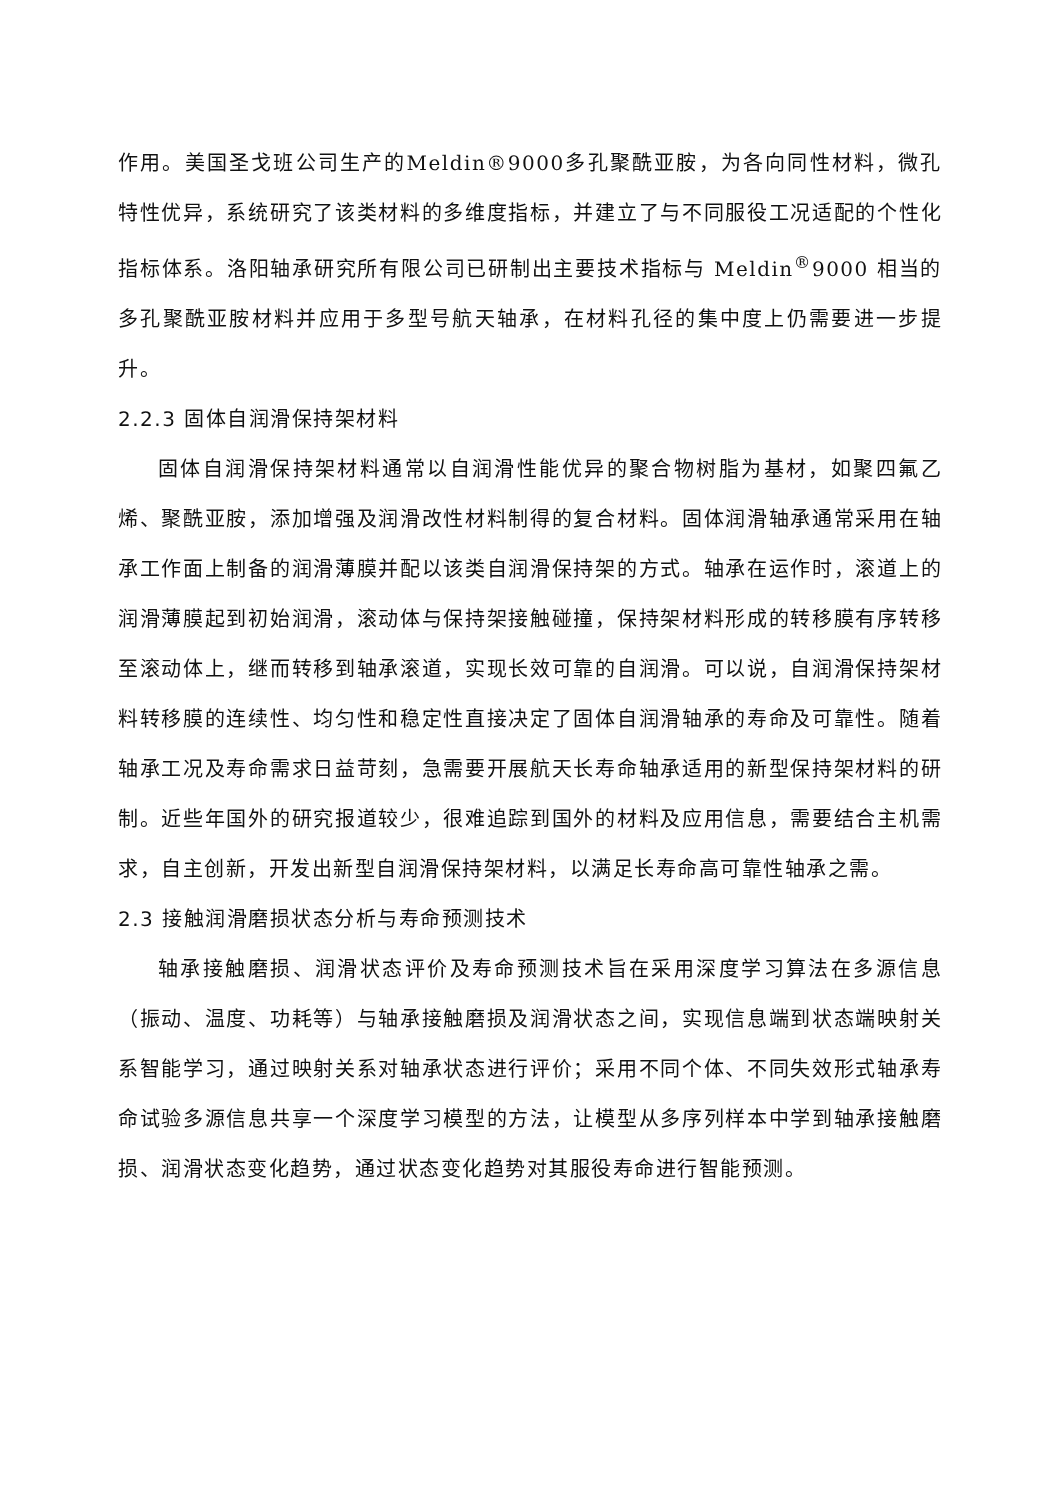作用。美国圣戈班公司生产的Meldin®9000多孔聚酰亚胺，为各向同性材料，微孔特性优异，系统研究了该类材料的多维度指标，并建立了与不同服役工况适配的个性化指标体系。洛阳轴承研究所有限公司已研制出主要技术指标与 Meldin<sup>®</sup>9000 相当的多孔聚酰亚胺材料并应用于多型号航天轴承，在材料孔径的集中度上仍需要进一步提升。
2.2.3 固体自润滑保持架材料
固体自润滑保持架材料通常以自润滑性能优异的聚合物树脂为基材，如聚四氟乙烯、聚酰亚胺，添加增强及润滑改性材料制得的复合材料。固体润滑轴承通常采用在轴承工作面上制备的润滑薄膜并配以该类自润滑保持架的方式。轴承在运作时，滚道上的润滑薄膜起到初始润滑，滚动体与保持架接触碰撞，保持架材料形成的转移膜有序转移至滚动体上，继而转移到轴承滚道，实现长效可靠的自润滑。可以说，自润滑保持架材料转移膜的连续性、均匀性和稳定性直接决定了固体自润滑轴承的寿命及可靠性。随着轴承工况及寿命需求日益苛刻，急需要开展航天长寿命轴承适用的新型保持架材料的研制。近些年国外的研究报道较少，很难追踪到国外的材料及应用信息，需要结合主机需求，自主创新，开发出新型自润滑保持架材料，以满足长寿命高可靠性轴承之需。
2.3 接触润滑磨损状态分析与寿命预测技术
轴承接触磨损、润滑状态评价及寿命预测技术旨在采用深度学习算法在多源信息（振动、温度、功耗等）与轴承接触磨损及润滑状态之间，实现信息端到状态端映射关系智能学习，通过映射关系对轴承状态进行评价；采用不同个体、不同失效形式轴承寿命试验多源信息共享一个深度学习模型的方法，让模型从多序列样本中学到轴承接触磨损、润滑状态变化趋势，通过状态变化趋势对其服役寿命进行智能预测。